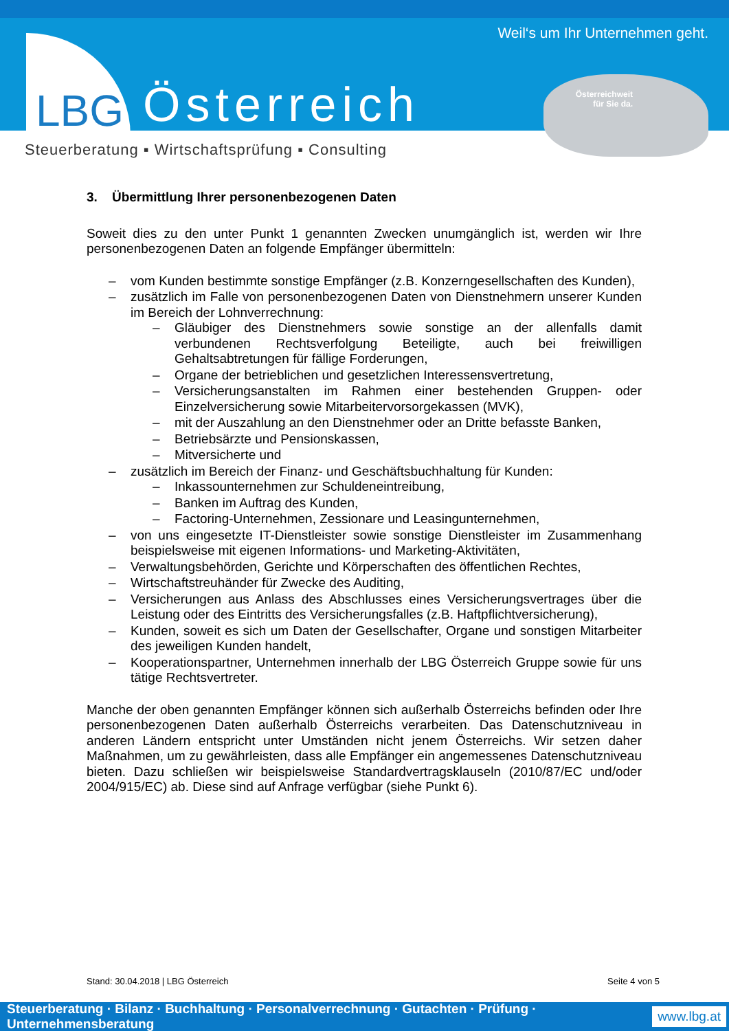LBG
Österreich
Weil‘s um Ihr Unternehmen geht.
Österreichweit
für Sie da.
Steuerberatung ▪ Wirtschaftsprüfung ▪ Consulting
3. Übermittlung Ihrer personenbezogenen Daten
Soweit dies zu den unter Punkt 1 genannten Zwecken unumgänglich ist, werden wir Ihre personenbezogenen Daten an folgende Empfänger übermitteln:
– vom Kunden bestimmte sonstige Empfänger (z.B. Konzerngesellschaften des Kunden),
– zusätzlich im Falle von personenbezogenen Daten von Dienstnehmern unserer Kunden im Bereich der Lohnverrechnung:
– Gläubiger des Dienstnehmers sowie sonstige an der allenfalls damit verbundenen Rechtsverfolgung Beteiligte, auch bei freiwilligen Gehaltsabtretungen für fällige Forderungen,
– Organe der betrieblichen und gesetzlichen Interessensvertretung,
– Versicherungsanstalten im Rahmen einer bestehenden Gruppen- oder Einzelversicherung sowie Mitarbeitervorsorgekassen (MVK),
– mit der Auszahlung an den Dienstnehmer oder an Dritte befasste Banken,
– Betriebsärzte und Pensionskassen,
– Mitversicherte und
– zusätzlich im Bereich der Finanz- und Geschäftsbuchhaltung für Kunden:
– Inkassounternehmen zur Schuldeneintreibung,
– Banken im Auftrag des Kunden,
– Factoring-Unternehmen, Zessionare und Leasingunternehmen,
– von uns eingesetzte IT-Dienstleister sowie sonstige Dienstleister im Zusammenhang beispielsweise mit eigenen Informations- und Marketing-Aktivitäten,
– Verwaltungsbehörden, Gerichte und Körperschaften des öffentlichen Rechtes,
– Wirtschaftstreuhänder für Zwecke des Auditing,
– Versicherungen aus Anlass des Abschlusses eines Versicherungsvertrages über die Leistung oder des Eintritts des Versicherungsfalles (z.B. Haftpflichtversicherung),
– Kunden, soweit es sich um Daten der Gesellschafter, Organe und sonstigen Mitarbeiter des jeweiligen Kunden handelt,
– Kooperationspartner, Unternehmen innerhalb der LBG Österreich Gruppe sowie für uns tätige Rechtsvertreter.
Manche der oben genannten Empfänger können sich außerhalb Österreichs befinden oder Ihre personenbezogenen Daten außerhalb Österreichs verarbeiten. Das Datenschutzniveau in anderen Ländern entspricht unter Umständen nicht jenem Österreichs. Wir setzen daher Maßnahmen, um zu gewährleisten, dass alle Empfänger ein angemessenes Datenschutzniveau bieten. Dazu schließen wir beispielsweise Standardvertragsklauseln (2010/87/EC und/oder 2004/915/EC) ab. Diese sind auf Anfrage verfügbar (siehe Punkt 6).
Stand: 30.04.2018 | LBG Österreich Seite 4 von 5
Steuerberatung · Bilanz · Buchhaltung · Personalverrechnung · Gutachten · Prüfung · Unternehmensberatung www.lbg.at